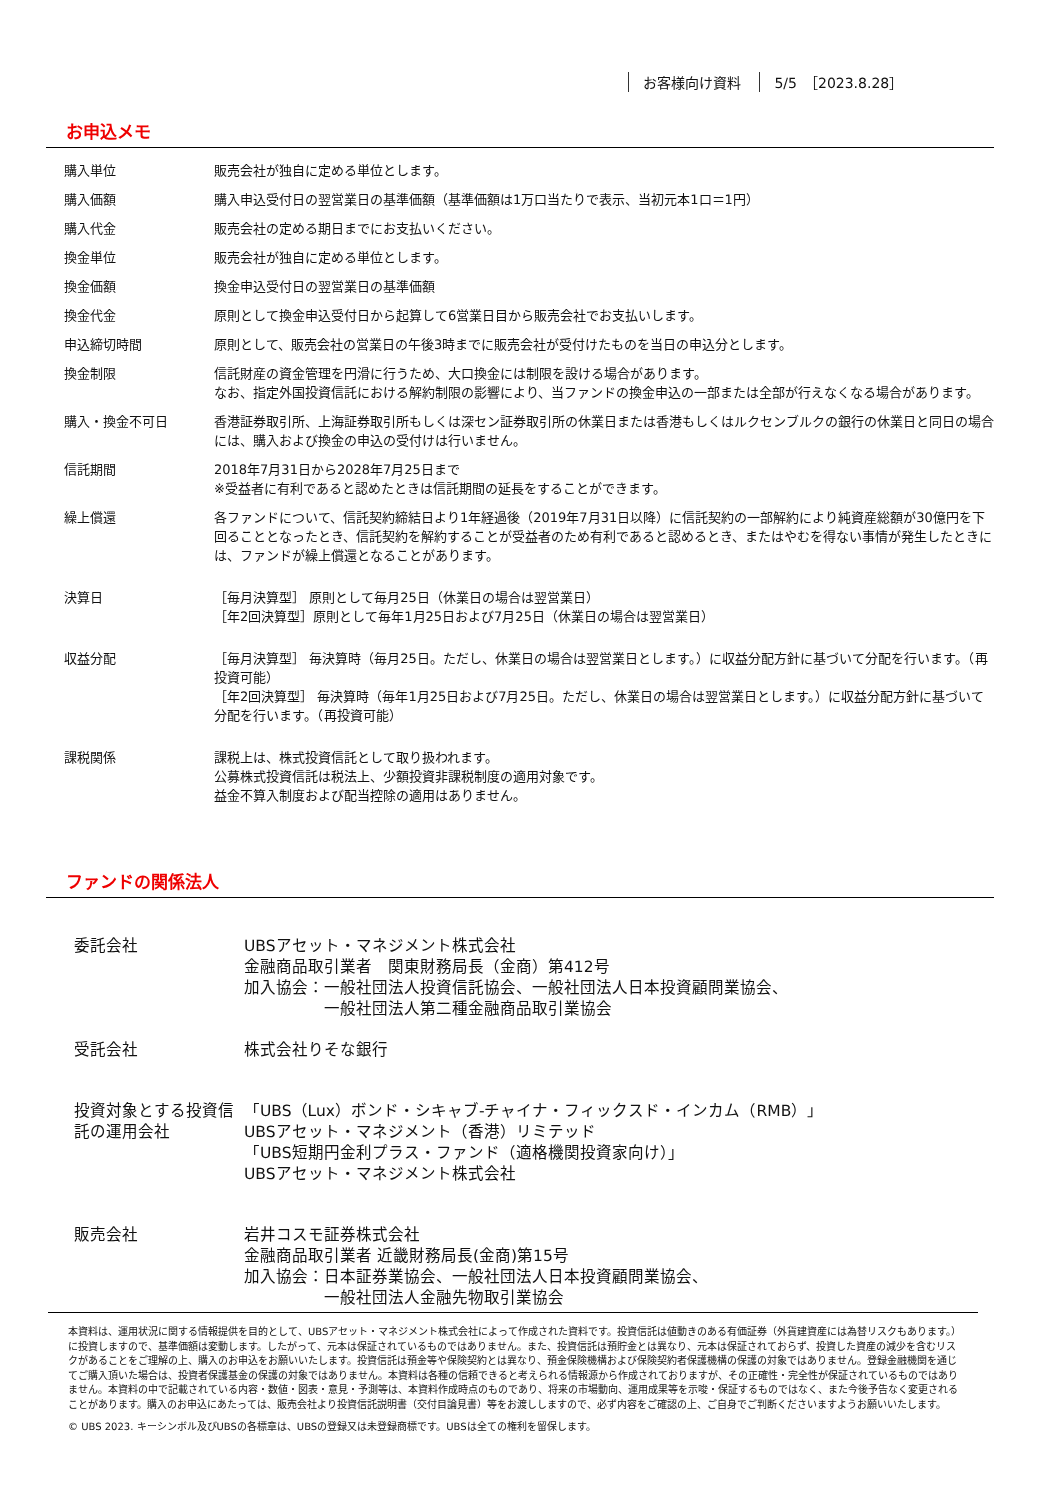お客様向け資料 5/5　［2023.8.28］
お申込メモ
| 購入単位 | 販売会社が独自に定める単位とします。 |
| 購入価額 | 購入申込受付日の翌営業日の基準価額（基準価額は1万口当たりで表示、当初元本1口＝1円） |
| 購入代金 | 販売会社の定める期日までにお支払いください。 |
| 換金単位 | 販売会社が独自に定める単位とします。 |
| 換金価額 | 換金申込受付日の翌営業日の基準価額 |
| 換金代金 | 原則として換金申込受付日から起算して6営業日目から販売会社でお支払いします。 |
| 申込締切時間 | 原則として、販売会社の営業日の午後3時までに販売会社が受付けたものを当日の申込分とします。 |
| 換金制限 | 信託財産の資金管理を円滑に行うため、大口換金には制限を設ける場合があります。 なお、指定外国投資信託における解約制限の影響により、当ファンドの換金申込の一部または全部が行えなくなる場合があります。 |
| 購入・換金不可日 | 香港証券取引所、上海証券取引所もしくは深セン証券取引所の休業日または香港もしくはルクセンブルクの銀行の休業日と同日の場合には、購入および換金の申込の受付けは行いません。 |
| 信託期間 | 2018年7月31日から2028年7月25日まで ※受益者に有利であると認めたときは信託期間の延長をすることができます。 |
| 繰上償還 | 各ファンドについて、信託契約締結日より1年経過後（2019年7月31日以降）に信託契約の一部解約により純資産総額が30億円を下回ることとなったとき、信託契約を解約することが受益者のため有利であると認めるとき、またはやむを得ない事情が発生したときには、ファンドが繰上償還となることがあります。 |
| 決算日 | ［毎月決算型］ 原則として毎月25日（休業日の場合は翌営業日） ［年2回決算型］原則として毎年1月25日および7月25日（休業日の場合は翌営業日） |
| 収益分配 | ［毎月決算型］ 毎決算時（毎月25日。ただし、休業日の場合は翌営業日とします。）に収益分配方針に基づいて分配を行います。（再投資可能） ［年2回決算型］ 毎決算時（毎年1月25日および7月25日。ただし、休業日の場合は翌営業日とします。）に収益分配方針に基づいて分配を行います。（再投資可能） |
| 課税関係 | 課税上は、株式投資信託として取り扱われます。 公募株式投資信託は税法上、少額投資非課税制度の適用対象です。 益金不算入制度および配当控除の適用はありません。 |
ファンドの関係法人
| 委託会社 | UBSアセット・マネジメント株式会社 金融商品取引業者 関東財務局長（金商）第412号 加入協会：一般社団法人投資信託協会、一般社団法人日本投資顧問業協会、 一般社団法人第二種金融商品取引業協会 |
| 受託会社 | 株式会社りそな銀行 |
| 投資対象とする投資信託の運用会社 | 「UBS（Lux）ボンド・シキャブ-チャイナ・フィックスド・インカム（RMB）」 UBSアセット・マネジメント（香港）リミテッド 「UBS短期円金利プラス・ファンド（適格機関投資家向け）」 UBSアセット・マネジメント株式会社 |
| 販売会社 | 岩井コスモ証券株式会社 金融商品取引業者 近畿財務局長(金商)第15号 加入協会：日本証券業協会、一般社団法人日本投資顧問業協会、 一般社団法人金融先物取引業協会 |
本資料は、運用状況に関する情報提供を目的として、UBSアセット・マネジメント株式会社によって作成された資料です。投資信託は値動きのある有価証券（外貨建資産には為替リスクもあります。）に投資しますので、基準価額は変動します。したがって、元本は保証されているものではありません。また、投資信託は預貯金とは異なり、元本は保証されておらず、投資した資産の減少を含むリスクがあることをご理解の上、購入のお申込をお願いいたします。投資信託は預金等や保険契約とは異なり、預金保険機構および保険契約者保護機構の保護の対象ではありません。登録金融機関を通じてご購入頂いた場合は、投資者保護基金の保護の対象ではありません。本資料は各種の信頼できると考えられる情報源から作成されておりますが、その正確性・完全性が保証されているものではありません。本資料の中で記載されている内容・数値・図表・意見・予測等は、本資料作成時点のものであり、将来の市場動向、運用成果等を示唆・保証するものではなく、また今後予告なく変更されることがあります。購入のお申込にあたっては、販売会社より投資信託説明書（交付目論見書）等をお渡ししますので、必ず内容をご確認の上、ご自身でご判断くださいますようお願いいたします。
© UBS 2023. キーシンボル及びUBSの各標章は、UBSの登録又は未登録商標です。UBSは全ての権利を留保します。